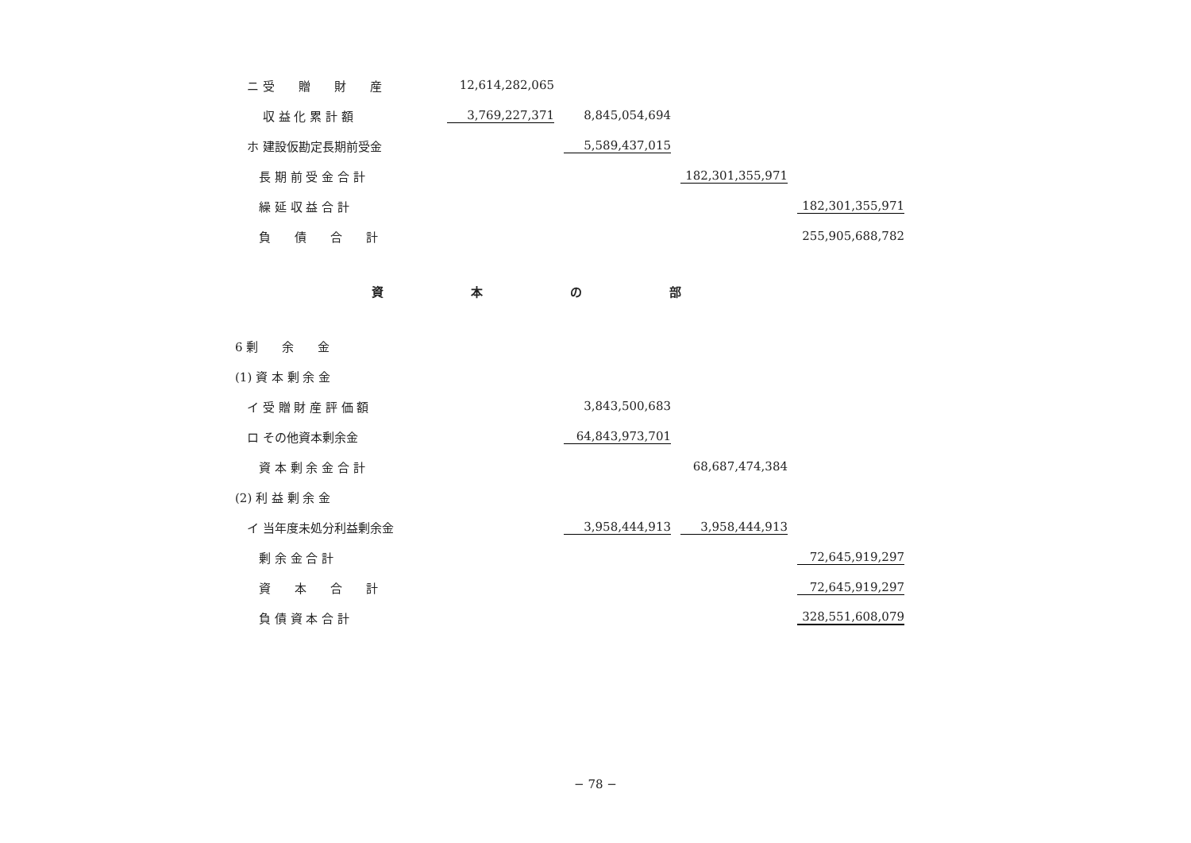| ニ 受 贈 財 産 | 12,614,282,065 | | | |
| 収 益 化 累 計 額 | 3,769,227,371 | 8,845,054,694 | | |
| ホ 建設仮勘定長期前受金 | | 5,589,437,015 | | |
| 長 期 前 受 金 合 計 | | | 182,301,355,971 | |
| 繰 延 収 益 合 計 | | | | 182,301,355,971 |
| 負 債 合 計 | | | | 255,905,688,782 |
| 資本の部 | | | | |
| 6 剰 余 金 | | | | |
| (1) 資 本 剰 余 金 | | | | |
| イ 受 贈 財 産 評 価 額 | | 3,843,500,683 | | |
| ロ その他資本剰余金 | | 64,843,973,701 | | |
| 資 本 剰 余 金 合 計 | | | 68,687,474,384 | |
| (2) 利 益 剰 余 金 | | | | |
| イ 当年度未処分利益剰余金 | | 3,958,444,913 | 3,958,444,913 | |
| 剰 余 金 合 計 | | | | 72,645,919,297 |
| 資 本 合 計 | | | | 72,645,919,297 |
| 負 債 資 本 合 計 | | | | 328,551,608,079 |
− 78 −